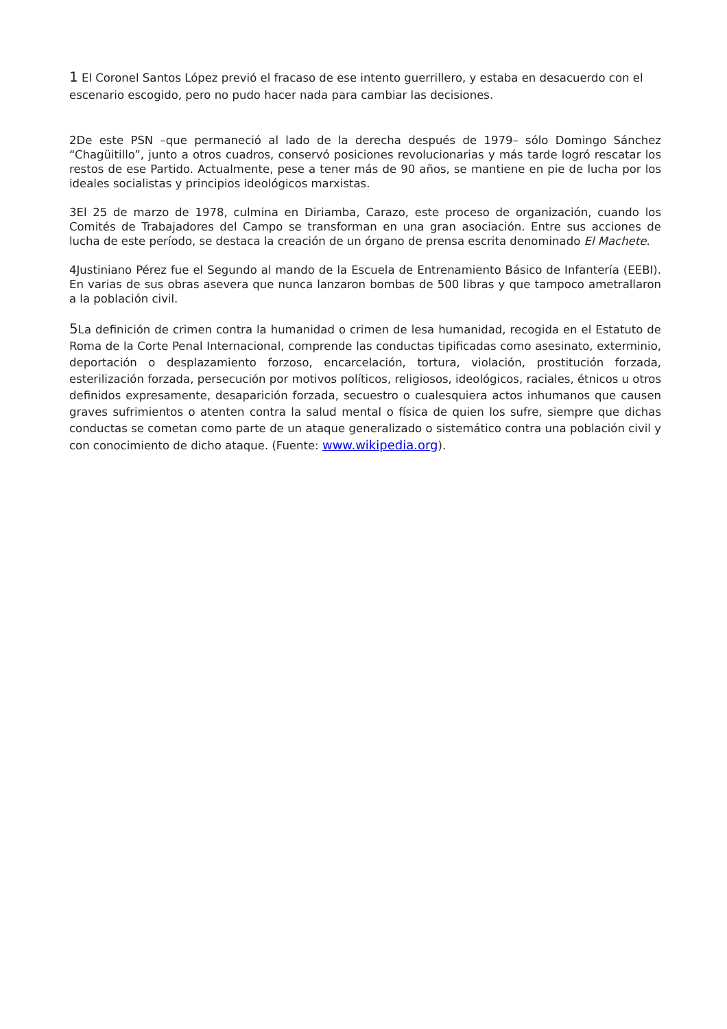1 El Coronel Santos López previó el fracaso de ese intento guerrillero, y estaba en desacuerdo con el escenario escogido, pero no pudo hacer nada para cambiar las decisiones.
2De este PSN –que permaneció al lado de la derecha después de 1979– sólo Domingo Sánchez “Chagüitillo”, junto a otros cuadros, conservó posiciones revolucionarias y más tarde logró rescatar los restos de ese Partido. Actualmente, pese a tener más de 90 años, se mantiene en pie de lucha por los ideales socialistas y principios ideológicos marxistas.
3El 25 de marzo de 1978, culmina en Diriamba, Carazo, este proceso de organización, cuando los Comités de Trabajadores del Campo se transforman en una gran asociación. Entre sus acciones de lucha de este período, se destaca la creación de un órgano de prensa escrita denominado El Machete.
4Justiniano Pérez fue el Segundo al mando de la Escuela de Entrenamiento Básico de Infantería (EEBI). En varias de sus obras asevera que nunca lanzaron bombas de 500 libras y que tampoco ametrallaron a la población civil.
5 La definición de crimen contra la humanidad o crimen de lesa humanidad, recogida en el Estatuto de Roma de la Corte Penal Internacional, comprende las conductas tipificadas como asesinato, exterminio, deportación o desplazamiento forzoso, encarcelación, tortura, violación, prostitución forzada, esterilización forzada, persecución por motivos políticos, religiosos, ideológicos, raciales, étnicos u otros definidos expresamente, desaparición forzada, secuestro o cualesquiera actos inhumanos que causen graves sufrimientos o atenten contra la salud mental o física de quien los sufre, siempre que dichas conductas se cometan como parte de un ataque generalizado o sistemático contra una población civil y con conocimiento de dicho ataque. (Fuente: www.wikipedia.org).